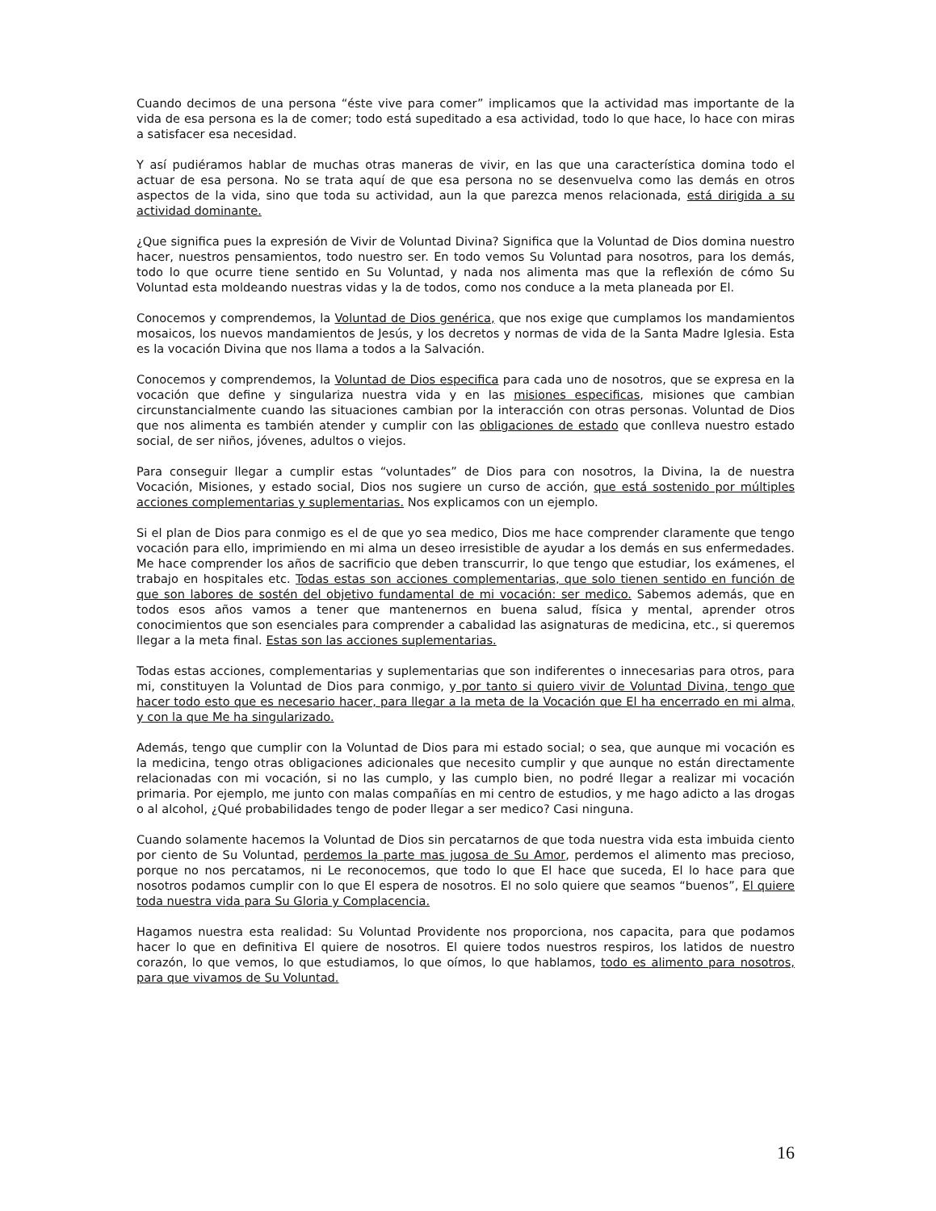Cuando decimos de una persona “éste vive para comer” implicamos que la actividad mas importante de la vida de esa persona es la de comer; todo está supeditado a esa actividad, todo lo que hace, lo hace con miras a satisfacer esa necesidad.
Y así pudiéramos hablar de muchas otras maneras de vivir, en las que una característica domina todo el actuar de esa persona. No se trata aquí de que esa persona no se desenvuelva como las demás en otros aspectos de la vida, sino que toda su actividad, aun la que parezca menos relacionada, está dirigida a su actividad dominante.
¿Que significa pues la expresión de Vivir de Voluntad Divina? Significa que la Voluntad de Dios domina nuestro hacer, nuestros pensamientos, todo nuestro ser. En todo vemos Su Voluntad para nosotros, para los demás, todo lo que ocurre tiene sentido en Su Voluntad, y nada nos alimenta mas que la reflexión de cómo Su Voluntad esta moldeando nuestras vidas y la de todos, como nos conduce a la meta planeada por El.
Conocemos y comprendemos, la Voluntad de Dios genérica, que nos exige que cumplamos los mandamientos mosaicos, los nuevos mandamientos de Jesús, y los decretos y normas de vida de la Santa Madre Iglesia. Esta es la vocación Divina que nos llama a todos a la Salvación.
Conocemos y comprendemos, la Voluntad de Dios especifica para cada uno de nosotros, que se expresa en la vocación que define y singulariza nuestra vida y en las misiones especificas, misiones que cambian circunstancialmente cuando las situaciones cambian por la interacción con otras personas. Voluntad de Dios que nos alimenta es también atender y cumplir con las obligaciones de estado que conlleva nuestro estado social, de ser niños, jóvenes, adultos o viejos.
Para conseguir llegar a cumplir estas “voluntades” de Dios para con nosotros, la Divina, la de nuestra Vocación, Misiones, y estado social, Dios nos sugiere un curso de acción, que está sostenido por múltiples acciones complementarias y suplementarias. Nos explicamos con un ejemplo.
Si el plan de Dios para conmigo es el de que yo sea medico, Dios me hace comprender claramente que tengo vocación para ello, imprimiendo en mi alma un deseo irresistible de ayudar a los demás en sus enfermedades. Me hace comprender los años de sacrificio que deben transcurrir, lo que tengo que estudiar, los exámenes, el trabajo en hospitales etc. Todas estas son acciones complementarias, que solo tienen sentido en función de que son labores de sostén del objetivo fundamental de mi vocación: ser medico. Sabemos además, que en todos esos años vamos a tener que mantenernos en buena salud, física y mental, aprender otros conocimientos que son esenciales para comprender a cabalidad las asignaturas de medicina, etc., si queremos llegar a la meta final. Estas son las acciones suplementarias.
Todas estas acciones, complementarias y suplementarias que son indiferentes o innecesarias para otros, para mi, constituyen la Voluntad de Dios para conmigo, y por tanto si quiero vivir de Voluntad Divina, tengo que hacer todo esto que es necesario hacer, para llegar a la meta de la Vocación que El ha encerrado en mi alma, y con la que Me ha singularizado.
Además, tengo que cumplir con la Voluntad de Dios para mi estado social; o sea, que aunque mi vocación es la medicina, tengo otras obligaciones adicionales que necesito cumplir y que aunque no están directamente relacionadas con mi vocación, si no las cumplo, y las cumplo bien, no podré llegar a realizar mi vocación primaria. Por ejemplo, me junto con malas compañías en mi centro de estudios, y me hago adicto a las drogas o al alcohol, ¿Qué probabilidades tengo de poder llegar a ser medico? Casi ninguna.
Cuando solamente hacemos la Voluntad de Dios sin percatarnos de que toda nuestra vida esta imbuida ciento por ciento de Su Voluntad, perdemos la parte mas jugosa de Su Amor, perdemos el alimento mas precioso, porque no nos percatamos, ni Le reconocemos, que todo lo que El hace que suceda, El lo hace para que nosotros podamos cumplir con lo que El espera de nosotros. El no solo quiere que seamos “buenos”, El quiere toda nuestra vida para Su Gloria y Complacencia.
Hagamos nuestra esta realidad: Su Voluntad Providente nos proporciona, nos capacita, para que podamos hacer lo que en definitiva El quiere de nosotros. El quiere todos nuestros respiros, los latidos de nuestro corazón, lo que vemos, lo que estudiamos, lo que oímos, lo que hablamos, todo es alimento para nosotros, para que vivamos de Su Voluntad.
16